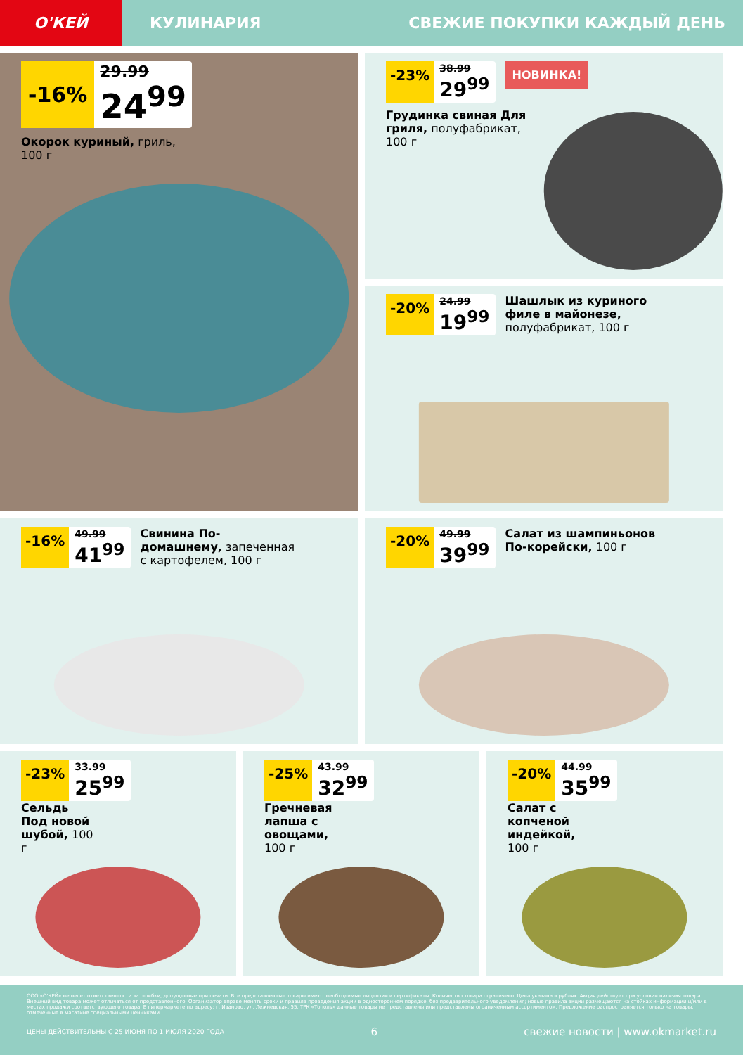О'КЕЙ
КУЛИНАРИЯ СВЕЖИЕ ПОКУПКИ КАЖДЫЙ ДЕНЬ
-16%
29.99
24<sup>99</sup>
Окорок куриный, гриль,
100 г
-23%
38.99
29<sup>99</sup>
НОВИНКА!
Грудинка свиная Для гриля, полуфабрикат, 100 г
-20%
24.99
19<sup>99</sup>
Шашлык из куриного филе в майонезе, полуфабрикат, 100 г
-16%
49.99
41<sup>99</sup>
Свинина По-домашнему, запеченная с картофелем, 100 г
-20%
49.99
39<sup>99</sup>
Салат из шампиньонов По-корейски, 100 г
-23%
33.99
25<sup>99</sup>
Сельдь Под новой шубой, 100 г
-25%
43.99
32<sup>99</sup>
Гречневая лапша с овощами, 100 г
-20%
44.99
35<sup>99</sup>
Салат с копченой индейкой, 100 г
ООО «О'КЕЙ» не несет ответственности за ошибки, допущенные при печати. Все представленные товары имеют необходимые лицензии и сертификаты. Количество товара ограничено. Цена указана в рублях. Акция действует при условии наличия товара. Внешний вид товара может отличаться от представленного. Организатор вправе менять сроки и правила проведения акции в одностороннем порядке, без предварительного уведомления; новые правила акции размещаются на стойках информации и/или в местах продажи соответствующего товара. В гипермаркете по адресу: г. Иваново, ул. Лежневская, 55, ТРК «Тополь» данные товары не представлены или представлены ограниченным ассортиментом. Предложение распространяется только на товары, отмеченные в магазине специальными ценниками.
ЦЕНЫ ДЕЙСТВИТЕЛЬНЫ С 25 ИЮНЯ ПО 1 ИЮЛЯ 2020 ГОДА 6 свежие новости | www.okmarket.ru